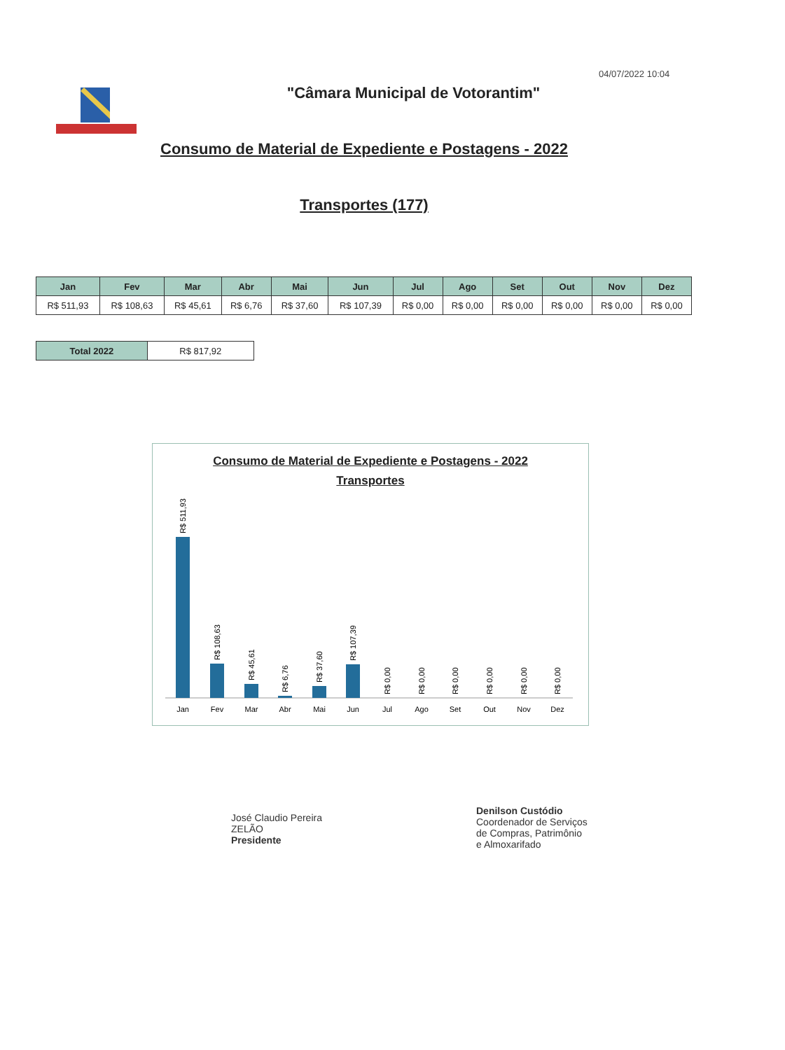04/07/2022 10:04
"Câmara Municipal de Votorantim"
Consumo de Material de Expediente e Postagens - 2022
Transportes (177)
| Jan | Fev | Mar | Abr | Mai | Jun | Jul | Ago | Set | Out | Nov | Dez |
| --- | --- | --- | --- | --- | --- | --- | --- | --- | --- | --- | --- |
| R$ 511,93 | R$ 108,63 | R$ 45,61 | R$ 6,76 | R$ 37,60 | R$ 107,39 | R$ 0,00 | R$ 0,00 | R$ 0,00 | R$ 0,00 | R$ 0,00 | R$ 0,00 |
| Total 2022 | R$ 817,92 |
Consumo de Material de Expediente e Postagens - 2022
Transportes
Jan
Fev
Mar
Abr
Mai
Jun
Jul
Ago
Set
Out
Nov
Dez
R$ 511,93
R$ 108,63
R$ 45,61
R$ 6,76
R$ 37,60
R$ 107,39
R$ 0,00
R$ 0,00
R$ 0,00
R$ 0,00
R$ 0,00
R$ 0,00
José Claudio Pereira
ZELÃO
Presidente
Denilson Custódio
Coordenador de Serviços
de Compras, Patrimônio
e Almoxarifado